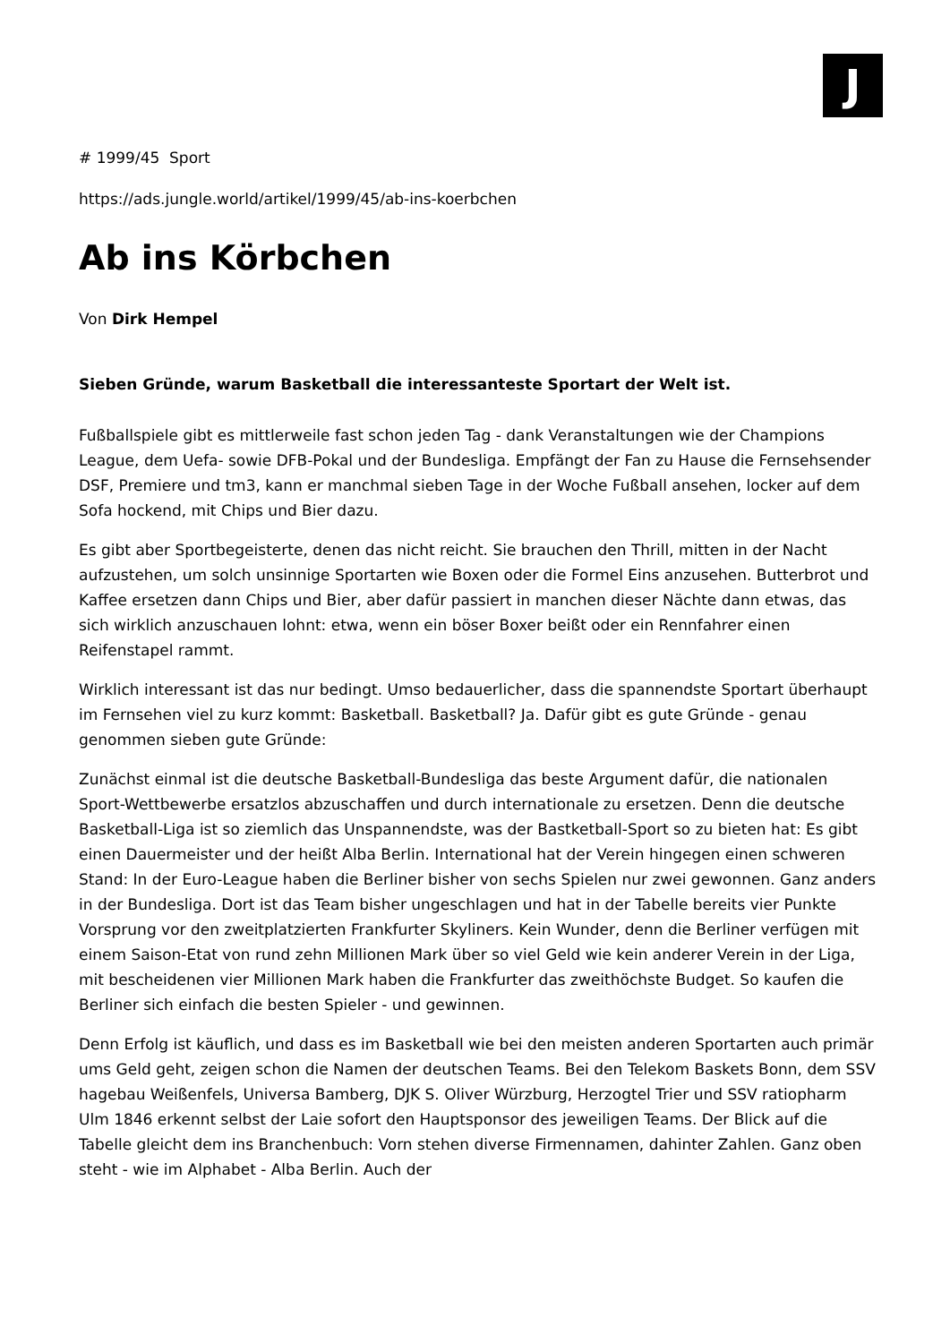J
# 1999/45 Sport
https://ads.jungle.world/artikel/1999/45/ab-ins-koerbchen
Ab ins Körbchen
Von Dirk Hempel
Sieben Gründe, warum Basketball die interessanteste Sportart der Welt ist.
Fußballspiele gibt es mittlerweile fast schon jeden Tag - dank Veranstaltungen wie der Champions League, dem Uefa- sowie DFB-Pokal und der Bundesliga. Empfängt der Fan zu Hause die Fernsehsender DSF, Premiere und tm3, kann er manchmal sieben Tage in der Woche Fußball ansehen, locker auf dem Sofa hockend, mit Chips und Bier dazu.
Es gibt aber Sportbegeisterte, denen das nicht reicht. Sie brauchen den Thrill, mitten in der Nacht aufzustehen, um solch unsinnige Sportarten wie Boxen oder die Formel Eins anzusehen. Butterbrot und Kaffee ersetzen dann Chips und Bier, aber dafür passiert in manchen dieser Nächte dann etwas, das sich wirklich anzuschauen lohnt: etwa, wenn ein böser Boxer beißt oder ein Rennfahrer einen Reifenstapel rammt.
Wirklich interessant ist das nur bedingt. Umso bedauerlicher, dass die spannendste Sportart überhaupt im Fernsehen viel zu kurz kommt: Basketball. Basketball? Ja. Dafür gibt es gute Gründe - genau genommen sieben gute Gründe:
Zunächst einmal ist die deutsche Basketball-Bundesliga das beste Argument dafür, die nationalen Sport-Wettbewerbe ersatzlos abzuschaffen und durch internationale zu ersetzen. Denn die deutsche Basketball-Liga ist so ziemlich das Unspannendste, was der Bastketball-Sport so zu bieten hat: Es gibt einen Dauermeister und der heißt Alba Berlin. International hat der Verein hingegen einen schweren Stand: In der Euro-League haben die Berliner bisher von sechs Spielen nur zwei gewonnen. Ganz anders in der Bundesliga. Dort ist das Team bisher ungeschlagen und hat in der Tabelle bereits vier Punkte Vorsprung vor den zweitplatzierten Frankfurter Skyliners. Kein Wunder, denn die Berliner verfügen mit einem Saison-Etat von rund zehn Millionen Mark über so viel Geld wie kein anderer Verein in der Liga, mit bescheidenen vier Millionen Mark haben die Frankfurter das zweithöchste Budget. So kaufen die Berliner sich einfach die besten Spieler - und gewinnen.
Denn Erfolg ist käuflich, und dass es im Basketball wie bei den meisten anderen Sportarten auch primär ums Geld geht, zeigen schon die Namen der deutschen Teams. Bei den Telekom Baskets Bonn, dem SSV hagebau Weißenfels, Universa Bamberg, DJK S. Oliver Würzburg, Herzogtel Trier und SSV ratiopharm Ulm 1846 erkennt selbst der Laie sofort den Hauptsponsor des jeweiligen Teams. Der Blick auf die Tabelle gleicht dem ins Branchenbuch: Vorn stehen diverse Firmennamen, dahinter Zahlen. Ganz oben steht - wie im Alphabet - Alba Berlin. Auch der